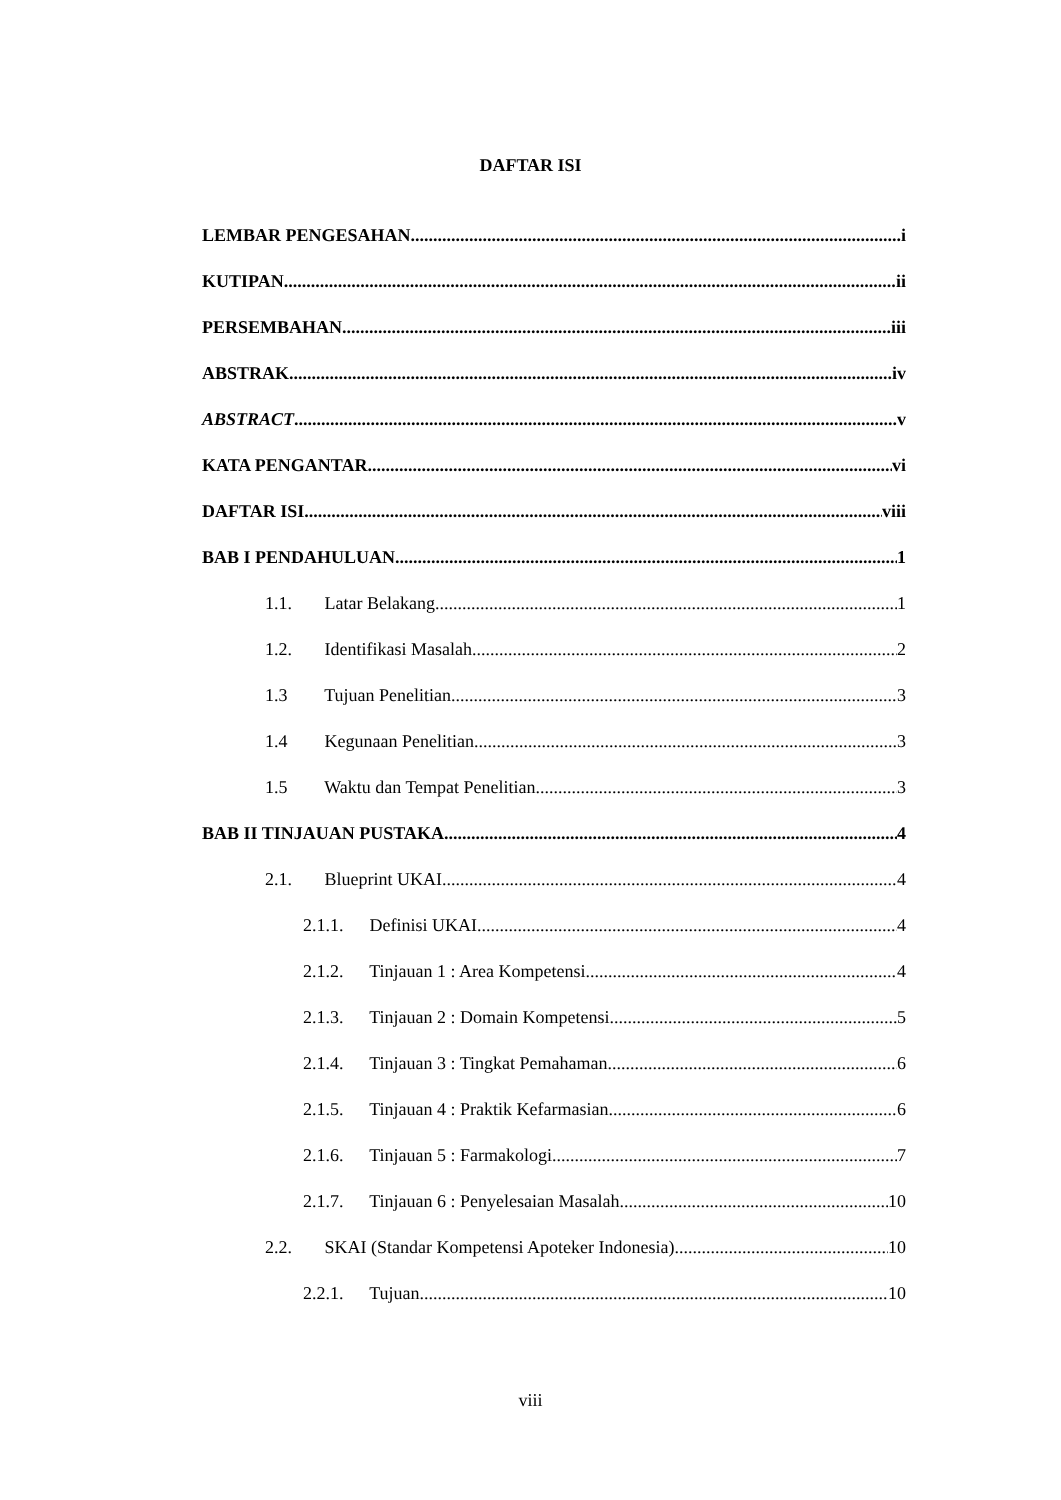DAFTAR ISI
LEMBAR PENGESAHAN i
KUTIPAN ii
PERSEMBAHAN iii
ABSTRAK iv
ABSTRACT v
KATA PENGANTAR vi
DAFTAR ISI viii
BAB I PENDAHULUAN 1
1.1. Latar Belakang 1
1.2. Identifikasi Masalah 2
1.3 Tujuan Penelitian 3
1.4 Kegunaan Penelitian 3
1.5 Waktu dan Tempat Penelitian 3
BAB II TINJAUAN PUSTAKA 4
2.1. Blueprint UKAI 4
2.1.1. Definisi UKAI 4
2.1.2. Tinjauan 1 : Area Kompetensi 4
2.1.3. Tinjauan 2 : Domain Kompetensi 5
2.1.4. Tinjauan 3 : Tingkat Pemahaman 6
2.1.5. Tinjauan 4 : Praktik Kefarmasian 6
2.1.6. Tinjauan 5 : Farmakologi 7
2.1.7. Tinjauan 6 : Penyelesaian Masalah 10
2.2. SKAI (Standar Kompetensi Apoteker Indonesia) 10
2.2.1. Tujuan 10
viii